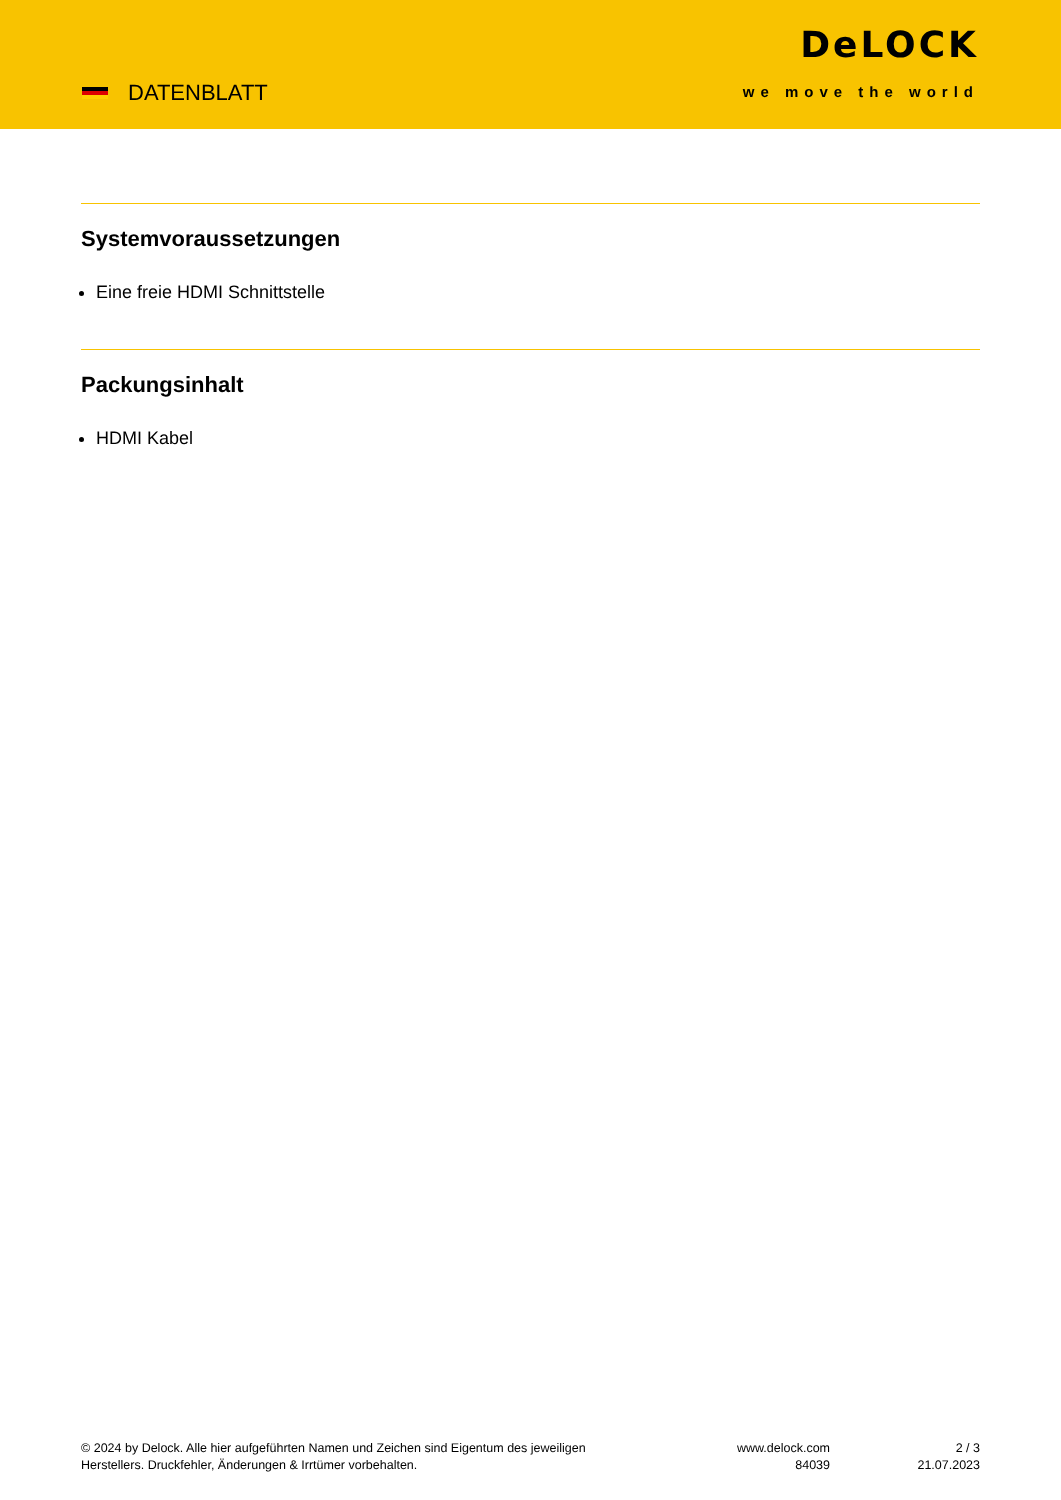DATENBLATT
DeLOCK
we move the world
Systemvoraussetzungen
Eine freie HDMI Schnittstelle
Packungsinhalt
HDMI Kabel
© 2024 by Delock. Alle hier aufgeführten Namen und Zeichen sind Eigentum des jeweiligen
Herstellers. Druckfehler, Änderungen & Irrtümer vorbehalten.
www.delock.com
84039
2 / 3
21.07.2023